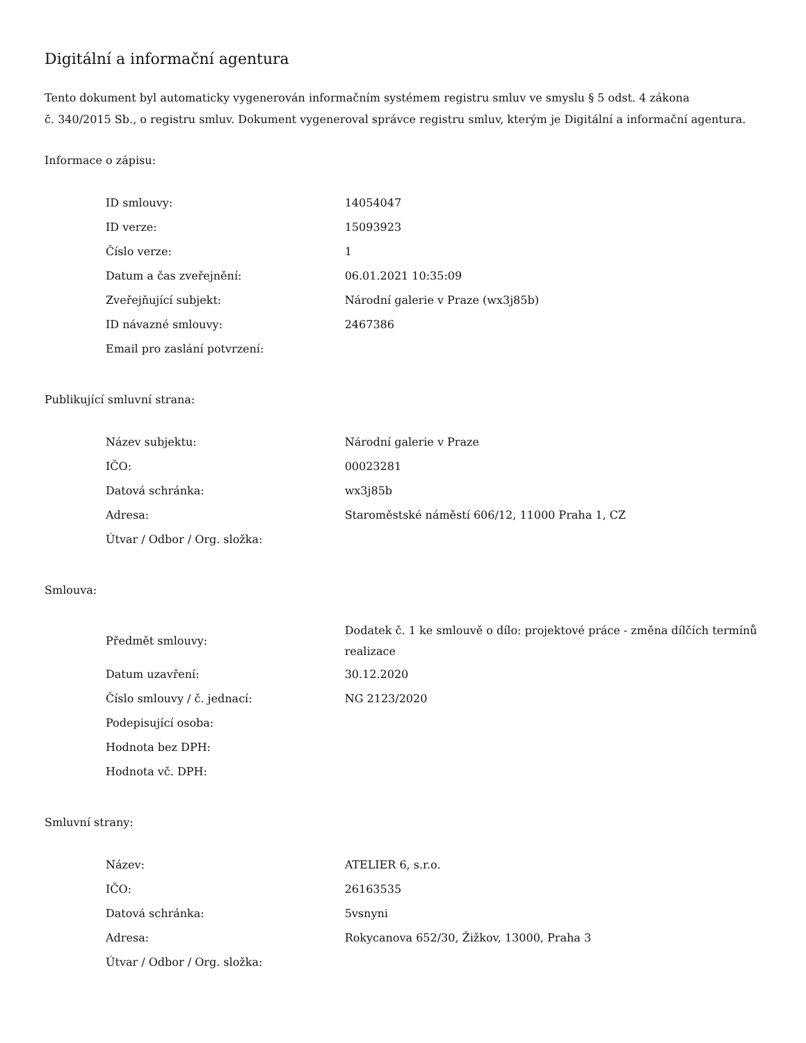Digitální a informační agentura
Tento dokument byl automaticky vygenerován informačním systémem registru smluv ve smyslu § 5 odst. 4 zákona
č. 340/2015 Sb., o registru smluv. Dokument vygeneroval správce registru smluv, kterým je Digitální a informační agentura.
Informace o zápisu:
| ID smlouvy: | 14054047 |
| ID verze: | 15093923 |
| Číslo verze: | 1 |
| Datum a čas zveřejnění: | 06.01.2021 10:35:09 |
| Zveřejňující subjekt: | Národní galerie v Praze (wx3j85b) |
| ID návazné smlouvy: | 2467386 |
| Email pro zaslání potvrzení: | |
Publikující smluvní strana:
| Název subjektu: | Národní galerie v Praze |
| IČO: | 00023281 |
| Datová schránka: | wx3j85b |
| Adresa: | Staroměstské náměstí 606/12, 11000 Praha 1, CZ |
| Útvar / Odbor / Org. složka: | |
Smlouva:
| Předmět smlouvy: | Dodatek č. 1 ke smlouvě o dílo: projektové práce - změna dílčích termínů realizace |
| Datum uzavření: | 30.12.2020 |
| Číslo smlouvy / č. jednací: | NG 2123/2020 |
| Podepisující osoba: | |
| Hodnota bez DPH: | |
| Hodnota vč. DPH: | |
Smluvní strany:
| Název: | ATELIER 6, s.r.o. |
| IČO: | 26163535 |
| Datová schránka: | 5vsnyni |
| Adresa: | Rokycanova 652/30, Žižkov, 13000, Praha 3 |
| Útvar / Odbor / Org. složka: | |